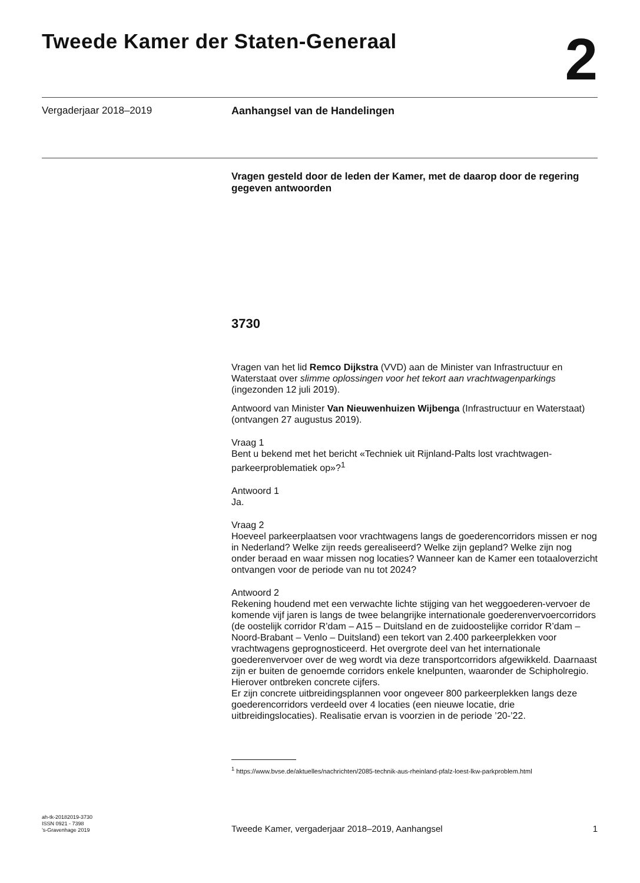Tweede Kamer der Staten-Generaal
2
Vergaderjaar 2018–2019 Aanhangsel van de Handelingen
Vragen gesteld door de leden der Kamer, met de daarop door de regering gegeven antwoorden
3730
Vragen van het lid Remco Dijkstra (VVD) aan de Minister van Infrastructuur en Waterstaat over slimme oplossingen voor het tekort aan vrachtwagenparkings (ingezonden 12 juli 2019).
Antwoord van Minister Van Nieuwenhuizen Wijbenga (Infrastructuur en Waterstaat) (ontvangen 27 augustus 2019).
Vraag 1
Bent u bekend met het bericht «Techniek uit Rijnland-Palts lost vrachtwagen-parkeerproblematiek op»?<sup>1</sup>
Antwoord 1
Ja.
Vraag 2
Hoeveel parkeerplaatsen voor vrachtwagens langs de goederencorridors missen er nog in Nederland? Welke zijn reeds gerealiseerd? Welke zijn gepland? Welke zijn nog onder beraad en waar missen nog locaties? Wanneer kan de Kamer een totaaloverzicht ontvangen voor de periode van nu tot 2024?
Antwoord 2
Rekening houdend met een verwachte lichte stijging van het weggoederen-vervoer de komende vijf jaren is langs de twee belangrijke internationale goederenvervoercorridors (de oostelijk corridor R’dam – A15 – Duitsland en de zuidoostelijke corridor R’dam – Noord-Brabant – Venlo – Duitsland) een tekort van 2.400 parkeerplekken voor vrachtwagens geprognosticeerd. Het overgrote deel van het internationale goederenvervoer over de weg wordt via deze transportcorridors afgewikkeld. Daarnaast zijn er buiten de genoemde corridors enkele knelpunten, waaronder de Schipholregio. Hierover ontbreken concrete cijfers.
Er zijn concrete uitbreidingsplannen voor ongeveer 800 parkeerplekken langs deze goederencorridors verdeeld over 4 locaties (een nieuwe locatie, drie uitbreidingslocaties). Realisatie ervan is voorzien in de periode ’20-’22.
<sup>1</sup> https://www.bvse.de/aktuelles/nachrichten/2085-technik-aus-rheinland-pfalz-loest-lkw-parkproblem.html
ah-tk-20182019-3730
ISSN 0921 - 7398
’s-Gravenhage 2019
Tweede Kamer, vergaderjaar 2018–2019, Aanhangsel
1